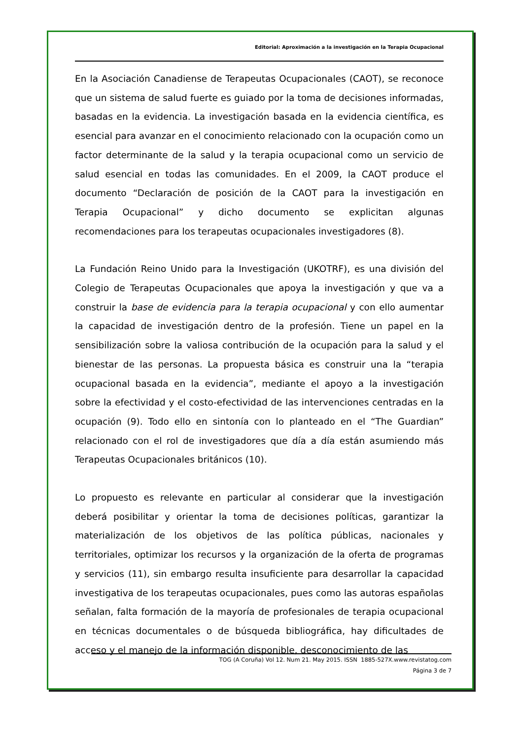Editorial: Aproximación a la investigación en la Terapia Ocupacional
En la Asociación Canadiense de Terapeutas Ocupacionales (CAOT), se reconoce que un sistema de salud fuerte es guiado por la toma de decisiones informadas, basadas en la evidencia. La investigación basada en la evidencia científica, es esencial para avanzar en el conocimiento relacionado con la ocupación como un factor determinante de la salud y la terapia ocupacional como un servicio de salud esencial en todas las comunidades. En el 2009, la CAOT produce el documento “Declaración de posición de la CAOT para la investigación en Terapia Ocupacional” y dicho documento se explicitan algunas recomendaciones para los terapeutas ocupacionales investigadores (8).
La Fundación Reino Unido para la Investigación (UKOTRF), es una división del Colegio de Terapeutas Ocupacionales que apoya la investigación y que va a construir la base de evidencia para la terapia ocupacional y con ello aumentar la capacidad de investigación dentro de la profesión. Tiene un papel en la sensibilización sobre la valiosa contribución de la ocupación para la salud y el bienestar de las personas. La propuesta básica es construir una la “terapia ocupacional basada en la evidencia”, mediante el apoyo a la investigación sobre la efectividad y el costo-efectividad de las intervenciones centradas en la ocupación (9). Todo ello en sintonía con lo planteado en el “The Guardian” relacionado con el rol de investigadores que día a día están asumiendo más Terapeutas Ocupacionales británicos (10).
Lo propuesto es relevante en particular al considerar que la investigación deberá posibilitar y orientar la toma de decisiones políticas, garantizar la materialización de los objetivos de las política públicas, nacionales y territoriales, optimizar los recursos y la organización de la oferta de programas y servicios (11), sin embargo resulta insuficiente para desarrollar la capacidad investigativa de los terapeutas ocupacionales, pues como las autoras españolas señalan, falta formación de la mayoría de profesionales de terapia ocupacional en técnicas documentales o de búsqueda bibliográfica, hay dificultades de acceso y el manejo de la información disponible, desconocimiento de las
TOG (A Coruña) Vol 12. Num 21. May 2015. ISSN 1885-527X.www.revistatog.com
Página 3 de 7